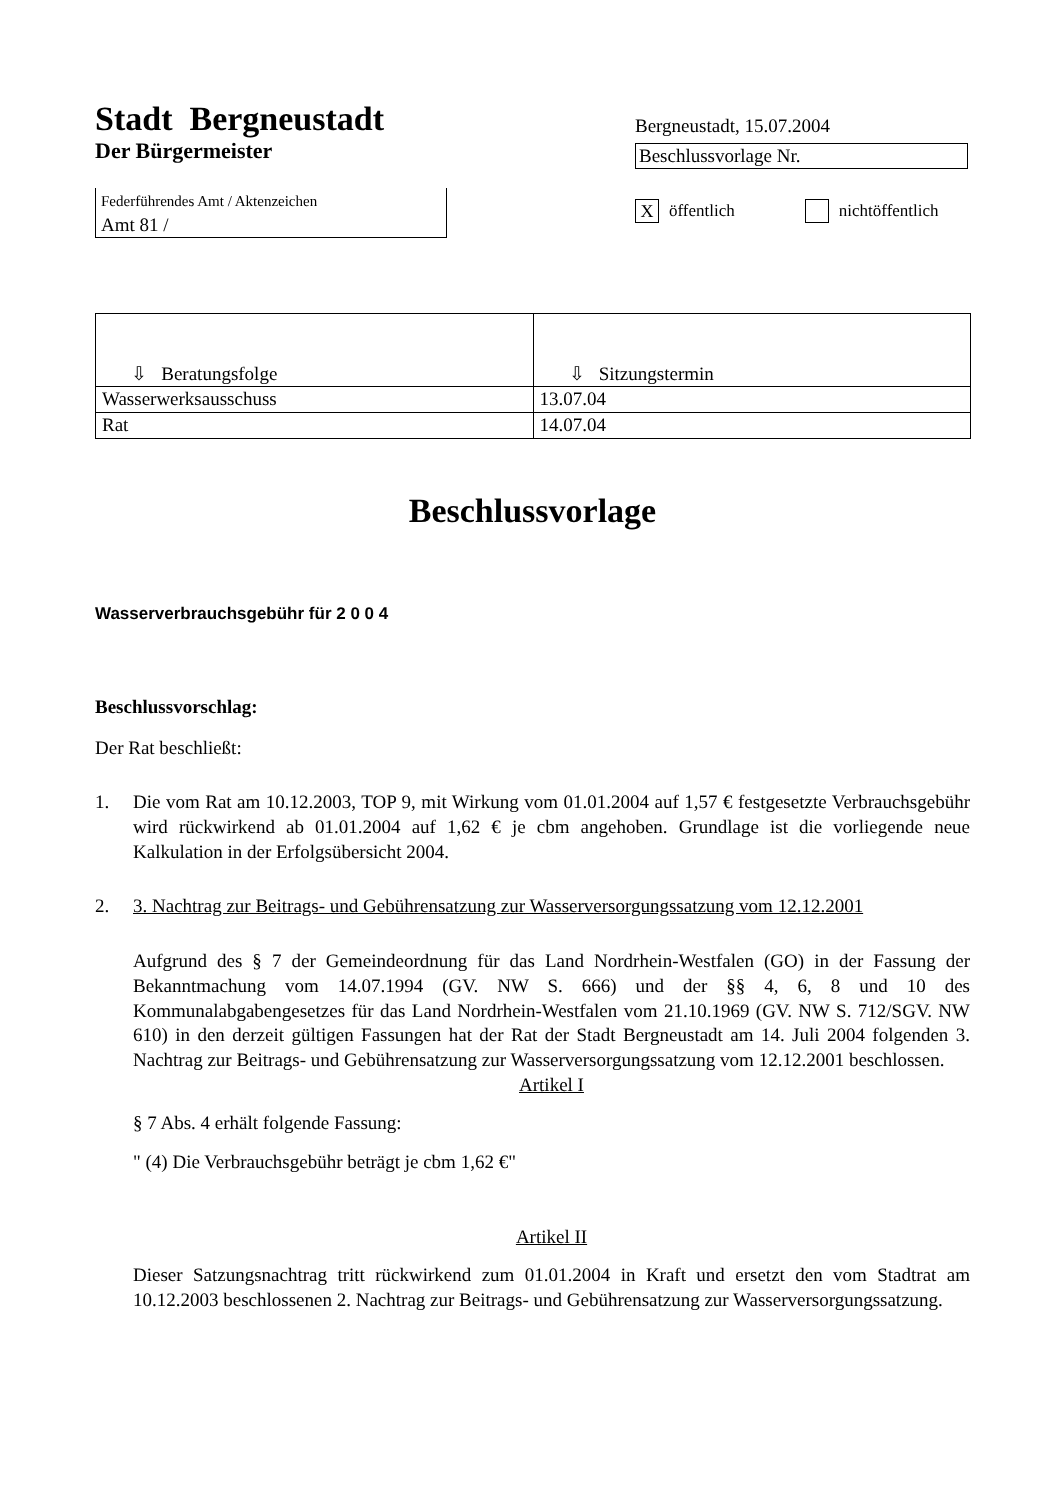Stadt Bergneustadt
Der Bürgermeister
Federführendes Amt / Aktenzeichen
Amt 81 /
Bergneustadt, 15.07.2004
Beschlussvorlage Nr.
X öffentlich nichtöffentlich
| ⇩ Beratungsfolge | ⇩ Sitzungstermin |
| --- | --- |
| Wasserwerksausschuss | 13.07.04 |
| Rat | 14.07.04 |
Beschlussvorlage
Wasserverbrauchsgebühr für 2 0 0 4
Beschlussvorschlag:
Der Rat beschließt:
1. Die vom Rat am 10.12.2003, TOP 9, mit Wirkung vom 01.01.2004 auf 1,57 € festgesetzte Verbrauchsgebühr wird rückwirkend ab 01.01.2004 auf 1,62 € je cbm angehoben. Grundlage ist die vorliegende neue Kalkulation in der Erfolgsübersicht 2004.
2. 3. Nachtrag zur Beitrags- und Gebührensatzung zur Wasserversorgungssatzung vom 12.12.2001
Aufgrund des § 7 der Gemeindeordnung für das Land Nordrhein-Westfalen (GO) in der Fassung der Bekanntmachung vom 14.07.1994 (GV. NW S. 666) und der §§ 4, 6, 8 und 10 des Kommunalabgabengesetzes für das Land Nordrhein-Westfalen vom 21.10.1969 (GV. NW S. 712/SGV. NW 610) in den derzeit gültigen Fassungen hat der Rat der Stadt Bergneustadt am 14. Juli 2004 folgenden 3. Nachtrag zur Beitrags- und Gebührensatzung zur Wasserversorgungssatzung vom 12.12.2001 beschlossen.
Artikel I
§ 7 Abs. 4 erhält folgende Fassung:
" (4) Die Verbrauchsgebühr beträgt je cbm 1,62 €"
Artikel II
Dieser Satzungsnachtrag tritt rückwirkend zum 01.01.2004 in Kraft und ersetzt den vom Stadtrat am 10.12.2003 beschlossenen 2. Nachtrag zur Beitrags- und Gebührensatzung zur Wasserversorgungssatzung.